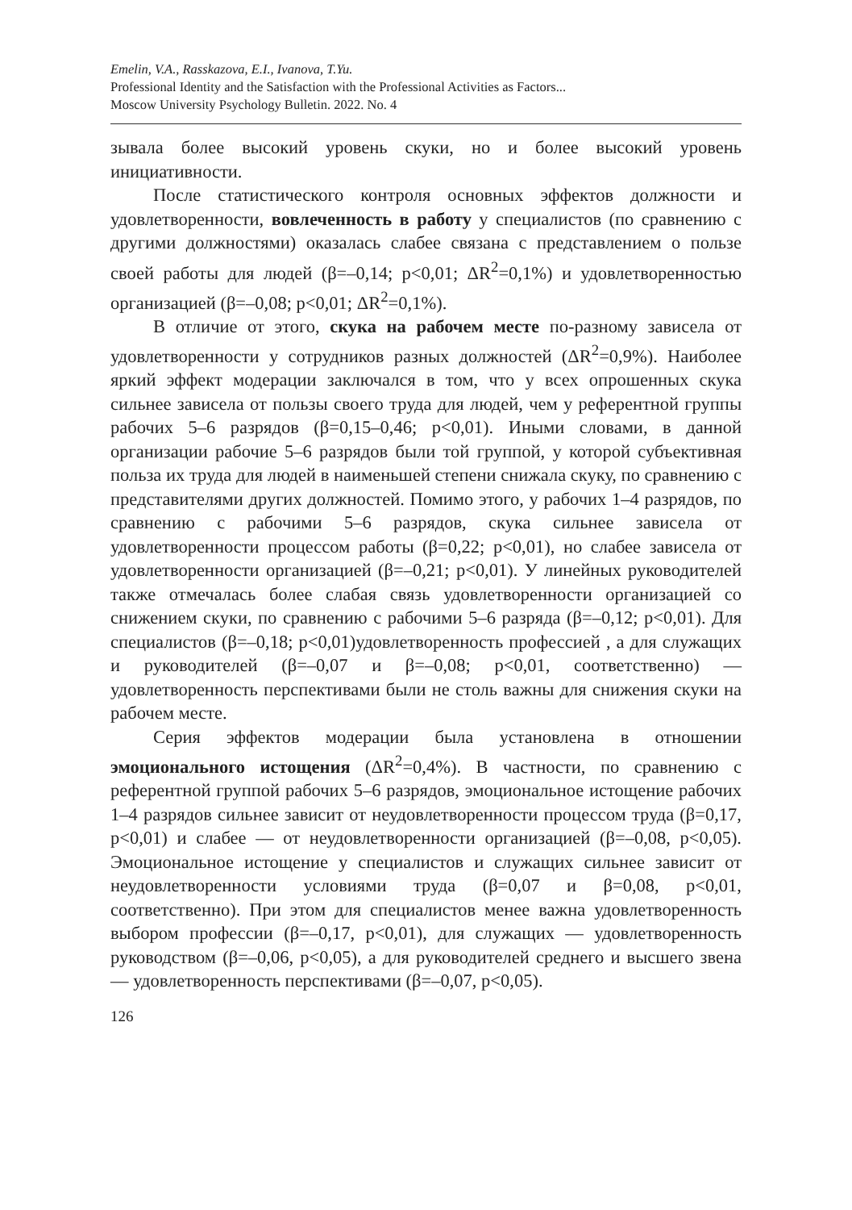Emelin, V.A., Rasskazova, E.I., Ivanova, T.Yu.
Professional Identity and the Satisfaction with the Professional Activities as Factors...
Moscow University Psychology Bulletin. 2022. No. 4
зывала более высокий уровень скуки, но и более высокий уровень инициативности.
После статистического контроля основных эффектов должности и удовлетворенности, вовлеченность в работу у специалистов (по сравнению с другими должностями) оказалась слабее связана с представлением о пользе своей работы для людей (β=–0,14; p<0,01; ΔR<sup>2</sup>=0,1%) и удовлетворенностью организацией (β=–0,08; p<0,01; ΔR<sup>2</sup>=0,1%).
В отличие от этого, скука на рабочем месте по-разному зависела от удовлетворенности у сотрудников разных должностей (ΔR<sup>2</sup>=0,9%). Наиболее яркий эффект модерации заключался в том, что у всех опрошенных скука сильнее зависела от пользы своего труда для людей, чем у референтной группы рабочих 5–6 разрядов (β=0,15–0,46; p<0,01). Иными словами, в данной организации рабочие 5–6 разрядов были той группой, у которой субъективная польза их труда для людей в наименьшей степени снижала скуку, по сравнению с представителями других должностей. Помимо этого, у рабочих 1–4 разрядов, по сравнению с рабочими 5–6 разрядов, скука сильнее зависела от удовлетворенности процессом работы (β=0,22; p<0,01), но слабее зависела от удовлетворенности организацией (β=–0,21; p<0,01). У линейных руководителей также отмечалась более слабая связь удовлетворенности организацией со снижением скуки, по сравнению с рабочими 5–6 разряда (β=–0,12; p<0,01). Для специалистов (β=–0,18; p<0,01)удовлетворенность профессией , а для служащих и руководителей (β=–0,07 и β=–0,08; p<0,01, соответственно) — удовлетворенность перспективами были не столь важны для снижения скуки на рабочем месте.
Серия эффектов модерации была установлена в отношении эмоционального истощения (ΔR<sup>2</sup>=0,4%). В частности, по сравнению с референтной группой рабочих 5–6 разрядов, эмоциональное истощение рабочих 1–4 разрядов сильнее зависит от неудовлетворенности процессом труда (β=0,17, p<0,01) и слабее — от неудовлетворенности организацией (β=–0,08, p<0,05). Эмоциональное истощение у специалистов и служащих сильнее зависит от неудовлетворенности условиями труда (β=0,07 и β=0,08, p<0,01, соответственно). При этом для специалистов менее важна удовлетворенность выбором профессии (β=–0,17, p<0,01), для служащих — удовлетворенность руководством (β=–0,06, p<0,05), а для руководителей среднего и высшего звена — удовлетворенность перспективами (β=–0,07, p<0,05).
126